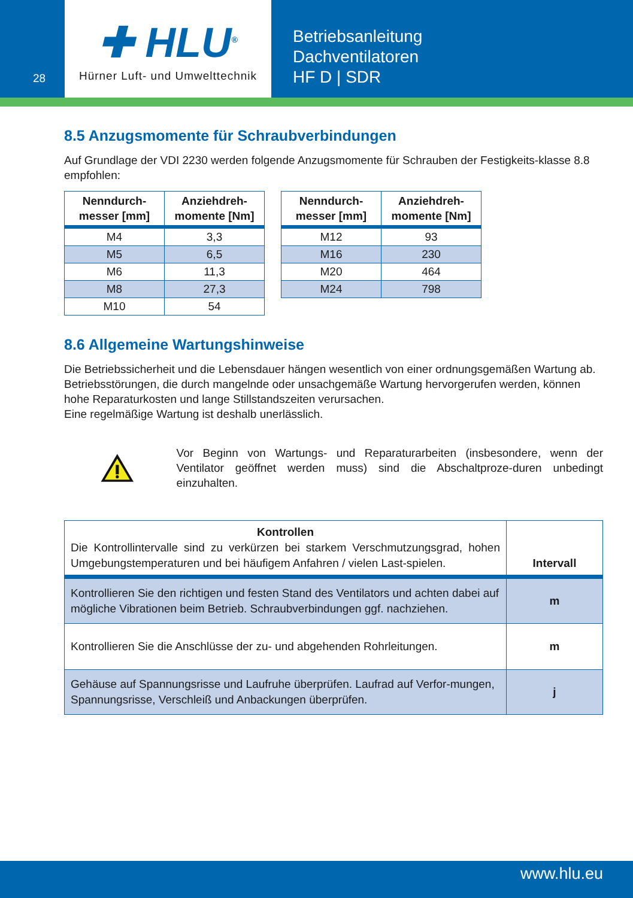28
✚ HLU<sup>®</sup>
Hürner Luft- und Umwelttechnik
Betriebsanleitung
Dachventilatoren
HF D | SDR
8.5 Anzugsmomente für Schraubverbindungen
Auf Grundlage der VDI 2230 werden folgende Anzugsmomente für Schrauben der Festigkeits-klasse 8.8 empfohlen:
| Nenndurch- messer [mm] | Anziehdreh- momente [Nm] |
| --- | --- |
| M4 | 3,3 |
| M5 | 6,5 |
| M6 | 11,3 |
| M8 | 27,3 |
| M10 | 54 |
| Nenndurch- messer [mm] | Anziehdreh- momente [Nm] |
| --- | --- |
| M12 | 93 |
| M16 | 230 |
| M20 | 464 |
| M24 | 798 |
8.6 Allgemeine Wartungshinweise
Die Betriebssicherheit und die Lebensdauer hängen wesentlich von einer ordnungsgemäßen Wartung ab.
Betriebsstörungen, die durch mangelnde oder unsachgemäße Wartung hervorgerufen werden, können hohe Reparaturkosten und lange Stillstandszeiten verursachen.
Eine regelmäßige Wartung ist deshalb unerlässlich.
Vor Beginn von Wartungs- und Reparaturarbeiten (insbesondere, wenn der Ventilator geöffnet werden muss) sind die Abschaltproze-duren unbedingt einzuhalten.
| Kontrollen Die Kontrollintervalle sind zu verkürzen bei starkem Verschmutzungsgrad, hohen Umgebungstemperaturen und bei häufigem Anfahren / vielen Last-spielen. | Intervall |
| --- | --- |
| Kontrollieren Sie den richtigen und festen Stand des Ventilators und achten dabei auf mögliche Vibrationen beim Betrieb. Schraubverbindungen ggf. nachziehen. | m |
| Kontrollieren Sie die Anschlüsse der zu- und abgehenden Rohrleitungen. | m |
| Gehäuse auf Spannungsrisse und Laufruhe überprüfen. Laufrad auf Verfor-mungen, Spannungsrisse, Verschleiß und Anbackungen überprüfen. | j |
www.hlu.eu